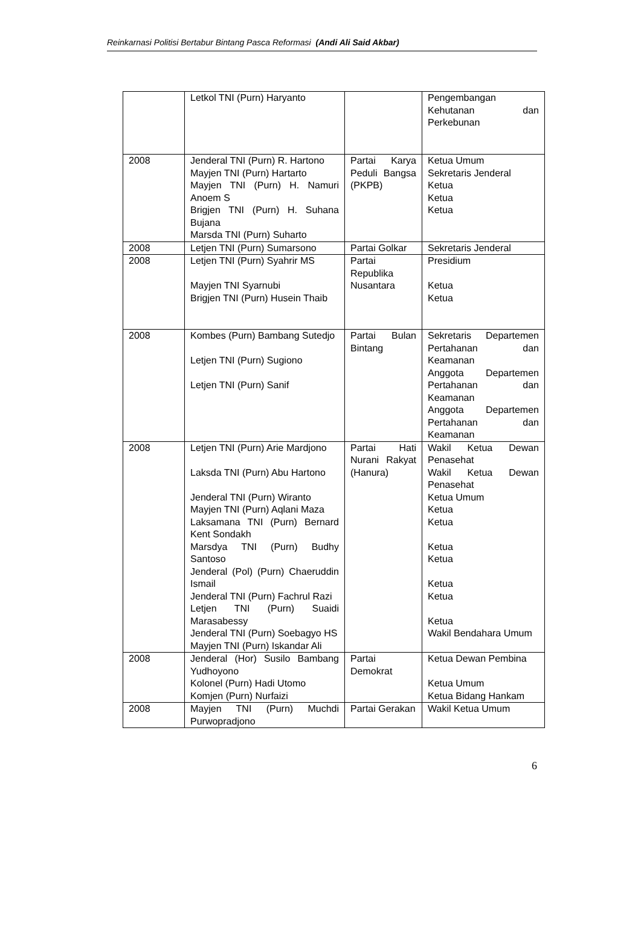Reinkarnasi Politisi Bertabur Bintang Pasca Reformasi (Andi Ali Said Akbar)
| | Letkol TNI (Purn) Haryanto | | Pengembangan Kehutanan dan Perkebunan |
| 2008 | Jenderal TNI (Purn) R. Hartono Mayjen TNI (Purn) Hartarto Mayjen TNI (Purn) H. Namuri Anoem S Brigjen TNI (Purn) H. Suhana Bujana Marsda TNI (Purn) Suharto | Partai Karya Peduli Bangsa (PKPB) | Ketua Umum Sekretaris Jenderal Ketua Ketua Ketua |
| 2008 | Letjen TNI (Purn) Sumarsono | Partai Golkar | Sekretaris Jenderal |
| 2008 | Letjen TNI (Purn) Syahrir MS Mayjen TNI Syarnubi Brigjen TNI (Purn) Husein Thaib | Partai Republika Nusantara | Presidium Ketua Ketua |
| 2008 | Kombes (Purn) Bambang Sutedjo Letjen TNI (Purn) Sugiono Letjen TNI (Purn) Sanif | Partai Bulan Bintang | Sekretaris Departemen Pertahanan dan Keamanan Anggota Departemen Pertahanan dan Keamanan Anggota Departemen Pertahanan dan Keamanan |
| 2008 | Letjen TNI (Purn) Arie Mardjono Laksda TNI (Purn) Abu Hartono Jenderal TNI (Purn) Wiranto Mayjen TNI (Purn) Aqlani Maza Laksamana TNI (Purn) Bernard Kent Sondakh Marsdya TNI (Purn) Budhy Santoso Jenderal (Pol) (Purn) Chaeruddin Ismail Jenderal TNI (Purn) Fachrul Razi Letjen TNI (Purn) Suaidi Marasabessy Jenderal TNI (Purn) Soebagyo HS Mayjen TNI (Purn) Iskandar Ali | Partai Hati Nurani Rakyat (Hanura) | Wakil Ketua Dewan Penasehat Wakil Ketua Dewan Penasehat Ketua Umum Ketua Ketua Ketua Ketua Ketua Ketua Ketua Wakil Bendahara Umum |
| 2008 | Jenderal (Hor) Susilo Bambang Yudhoyono Kolonel (Purn) Hadi Utomo Komjen (Purn) Nurfaizi | Partai Demokrat | Ketua Dewan Pembina Ketua Umum Ketua Bidang Hankam |
| 2008 | Mayjen TNI (Purn) Muchdi Purwopradjono | Partai Gerakan | Wakil Ketua Umum |
6